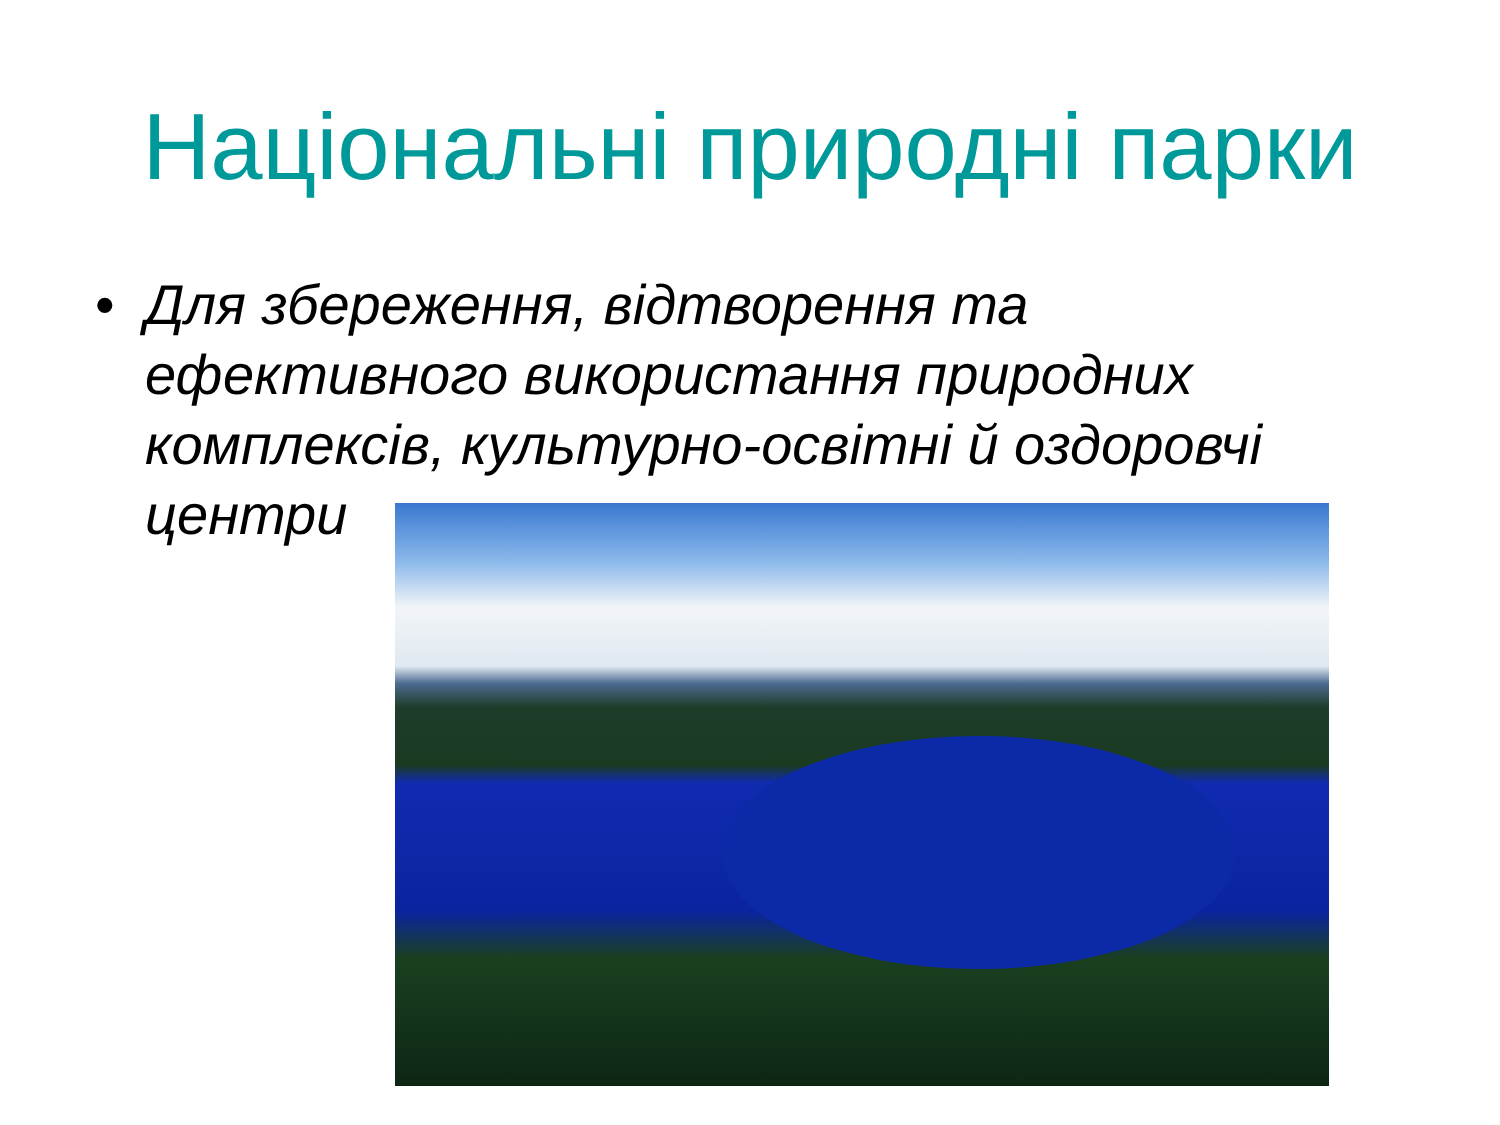Національні природні парки
• Для збереження, відтворення та ефективного використання природних комплексів, культурно-освітні й оздоровчі центри